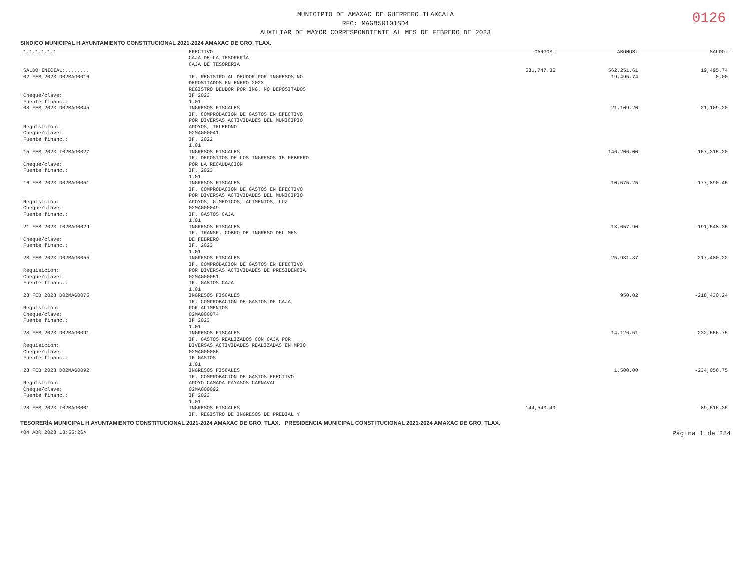0126
MUNICIPIO DE AMAXAC DE GUERRERO TLAXCALA
RFC: MAG850101SD4
AUXILIAR DE MAYOR CORRESPONDIENTE AL MES DE FEBRERO DE 2023
SINDICO MUNICIPAL H.AYUNTAMIENTO CONSTITUCIONAL 2021-2024 AMAXAC DE GRO. TLAX.
| 1.1.1.1.1.1 | EFECTIVO CAJA DE LA TESORERÍA CAJA DE TESORERIA | CARGOS: | ABONOS: | SALDO: |
| SALDO INICIAL:........ | | 581,747.35 | 562,251.61 | 19,495.74 |
| 02 FEB 2023 D02MAG0016 Cheque/clave: Fuente financ.: | IF. REGISTRO AL DEUDOR POR INGRESOS NO DEPOSITADOS EN ENERO 2023 REGISTRO DEUDOR POR ING. NO DEPOSITADOS IF 2023 1.01 | | 19,495.74 | 0.00 |
| 08 FEB 2023 D02MAG0045 Requisición: Cheque/clave: Fuente financ.: | INGRESOS FISCALES IF. COMPROBACION DE GASTOS EN EFECTIVO POR DIVERSAS ACTIVIDADES DEL MUNICIPIO APOYOS, TELEFONO 02MAG00041 IF. 2022 1.01 | | 21,109.20 | -21,109.20 |
| 15 FEB 2023 I02MAG0027 Cheque/clave: Fuente financ.: | INGRESOS FISCALES IF. DEPOSITOS DE LOS INGRESOS 15 FEBRERO POR LA RECAUDACION IF. 2023 1.01 | | 146,206.00 | -167,315.20 |
| 16 FEB 2023 D02MAG0051 Requisición: Cheque/clave: Fuente financ.: | INGRESOS FISCALES IF. COMPROBACION DE GASTOS EN EFECTIVO POR DIVERSAS ACTIVIDADES DEL MUNICIPIO APOYOS, G.MEDICOS, ALIMENTOS, LUZ 02MAG00049 IF. GASTOS CAJA 1.01 | | 10,575.25 | -177,890.45 |
| 21 FEB 2023 I02MAG0029 Cheque/clave: Fuente financ.: | INGRESOS FISCALES IF. TRANSF. COBRO DE INGRESO DEL MES DE FEBRERO IF. 2023 1.01 | | 13,657.90 | -191,548.35 |
| 28 FEB 2023 D02MAG0055 Requisición: Cheque/clave: Fuente financ.: | INGRESOS FISCALES IF. COMPROBACION DE GASTOS EN EFECTIVO POR DIVERSAS ACTIVIDADES DE PRESIDENCIA 02MAG00051 IF. GASTOS CAJA 1.01 | | 25,931.87 | -217,480.22 |
| 28 FEB 2023 D02MAG0075 Requisición: Cheque/clave: Fuente financ.: | INGRESOS FISCALES IF. COMPROBACION DE GASTOS DE CAJA POR ALIMENTOS 02MAG00074 IF 2023 1.01 | | 950.02 | -218,430.24 |
| 28 FEB 2023 D02MAG0091 Requisición: Cheque/clave: Fuente financ.: | INGRESOS FISCALES IF. GASTOS REALIZADOS CON CAJA POR DIVERSAS ACTIVIDADES REALIZADAS EN MPIO 02MAG00086 IF GASTOS 1.01 | | 14,126.51 | -232,556.75 |
| 28 FEB 2023 D02MAG0092 Requisición: Cheque/clave: Fuente financ.: | INGRESOS FISCALES IF. COMPROBACION DE GASTOS EFECTIVO APOYO CAMADA PAYASOS CARNAVAL 02MAG00092 IF 2023 1.01 | | 1,500.00 | -234,056.75 |
| 28 FEB 2023 I02MAG0001 | INGRESOS FISCALES IF. REGISTRO DE INGRESOS DE PREDIAL Y | 144,540.40 | | -89,516.35 |
TESORERÍA MUNICIPAL H.AYUNTAMIENTO CONSTITUCIONAL 2021-2024 AMAXAC DE GRO. TLAX. PRESIDENCIA MUNICIPAL CONSTITUCIONAL 2021-2024 AMAXAC DE GRO. TLAX.
<04 ABR 2023 13:55:26> Página 1 de 284